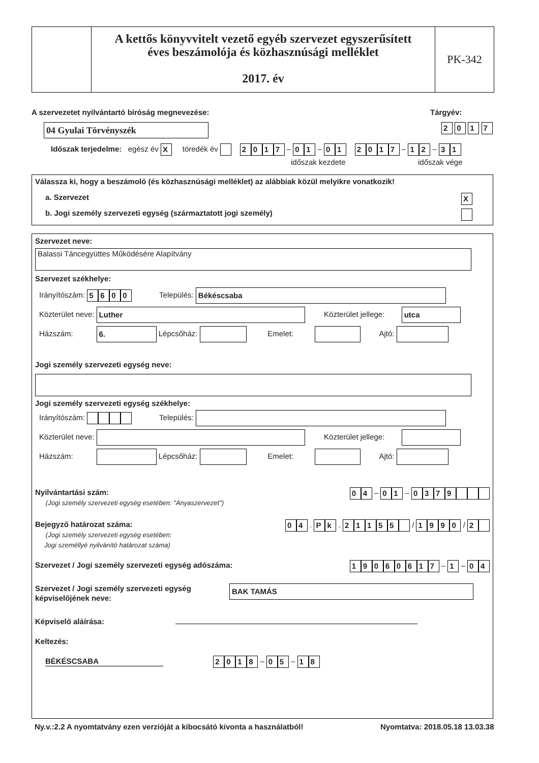A kettős könyvvitelt vezető egyéb szervezet egyszerűsített
éves beszámolója és közhasznúsági melléklet
2017. év
PK-342
A szervezetet nyilvántartó bíróság megnevezése:
Tárgyév:
04 Gyulai Törvényszék 2 0 1 7
Időszak terjedelme: egész év X töredék év 2017 – 01 – 01 2017 – 12 – 31
időszak kezdete időszak vége
Válassza ki, hogy a beszámoló (és közhasznúsági melléklet) az alábbiak közül melyikre vonatkozik!
a. Szervezet X
b. Jogi személy szervezeti egység (származtatott jogi személy)
Szervezet neve:
Balassi Táncegyüttes Működésére Alapítvány
Szervezet székhelye:
Irányítószám: 5600 Település: Békéscsaba
Közterület neve: Luther Közterület jellege: utca
Házszám: 6. Lépcsőház: Emelet: Ajtó:
Jogi személy szervezeti egység neve:
Jogi személy szervezeti egység székhelye:
Irányítószám: Település:
Közterület neve: Közterület jellege:
Házszám: Lépcsőház: Emelet: Ajtó:
Nyilvántartási szám:
(Jogi személy szervezeti egység esetében: "Anyaszervezet")
0 4 – 0 1 – 0379
Bejegyző határozat száma:
(Jogi személy szervezeti egység esetében:
Jogi személlyé nyilvánító határozat száma)
0 4 . P k . 21155 / 1990 / 2
Szervezet / Jogi személy szervezeti egység adószáma:
19060617 – 1 – 0 4
Szervezet / Jogi személy szervezeti egység
képviselőjének neve:
BAK TAMÁS
Képviselő aláírása:
Keltezés:
BÉKÉSCSABA 2018 – 0 5 – 1 8
Ny.v.:2.2 A nyomtatvány ezen verzióját a kibocsátó kivonta a használatból!
Nyomtatva: 2018.05.18 13.03.38